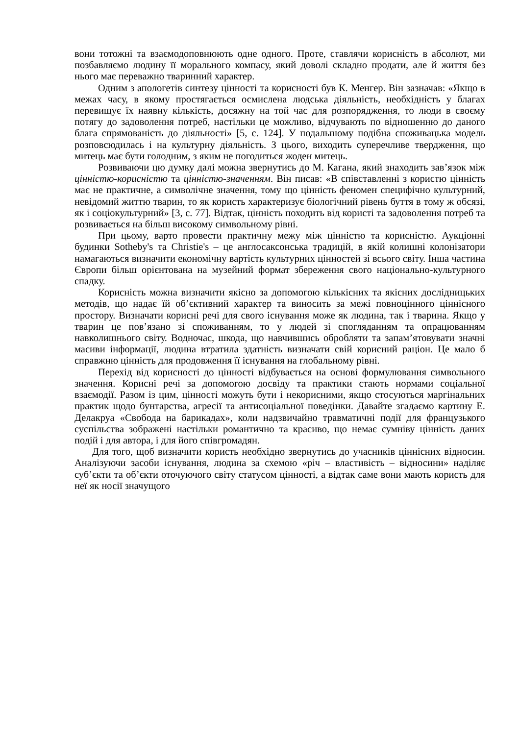вони тотожні та взаємодоповнюють одне одного. Проте, ставлячи корисність в абсолют, ми позбавляємо людину її морального компасу, який доволі складно продати, але й життя без нього має переважно тваринний характер.
Одним з апологетів синтезу цінності та корисності був К. Менгер. Він зазначав: «Якщо в межах часу, в якому простягається осмислена людська діяльність, необхідність у благах перевищує їх наявну кількість, досяжну на той час для розпорядження, то люди в своєму потягу до задоволення потреб, настільки це можливо, відчувають по відношенню до даного блага спрямованість до діяльності» [5, с. 124]. У подальшому подібна споживацька модель розповсюдилась і на культурну діяльність. З цього, виходить суперечливе твердження, що митець має бути голодним, з яким не погодиться жоден митець.
Розвиваючи цю думку далі можна звернутись до М. Кагана, який знаходить зав’язок між цінністю-корисністю та цінністю-значенням. Він писав: «В співставленні з користю цінність має не практичне, а символічне значення, тому що цінність феномен специфічно культурний, невідомий життю тварин, то як користь характеризує біологічний рівень буття в тому ж обсязі, як і соціокультурний» [3, с. 77]. Відтак, цінність походить від користі та задоволення потреб та розвивається на більш високому символьному рівні.
При цьому, варто провести практичну межу між цінністю та корисністю. Аукціонні будинки Sotheby's та Christie's – це англосаксонська традицій, в якій колишні колонізатори намагаються визначити економічну вартість культурних цінностей зі всього світу. Інша частина Європи більш орієнтована на музейний формат збереження свого національно-культурного спадку.
Корисність можна визначити якісно за допомогою кількісних та якісних дослідницьких методів, що надає їй об’єктивний характер та виносить за межі повноцінного ціннісного простору. Визначати корисні речі для свого існування може як людина, так і тварина. Якщо у тварин це пов’язано зі споживанням, то у людей зі спогляданням та опрацюванням навколишнього світу. Водночас, шкода, що навчившись обробляти та запам’ятовувати значні масиви інформації, людина втратила здатність визначати свій корисний раціон. Це мало б справжню цінність для продовження її існування на глобальному рівні.
Перехід від корисності до цінності відбувається на основі формулювання символьного значення. Корисні речі за допомогою досвіду та практики стають нормами соціальної взаємодії. Разом із цим, цінності можуть бути і некорисними, якщо стосуються маргінальних практик щодо бунтарства, агресії та антисоціальної поведінки. Давайте згадаємо картину Е. Делакруа «Свобода на барикадах», коли надзвичайно травматичні події для французького суспільства зображені настільки романтично та красиво, що немає сумніву цінність даних подій і для автора, і для його співгромадян.
Для того, щоб визначити користь необхідно звернутись до учасників ціннісних відносин. Аналізуючи засоби існування, людина за схемою «річ – властивість – відносини» наділяє суб’єкти та об’єкти оточуючого світу статусом цінності, а відтак саме вони мають користь для неї як носії значущого